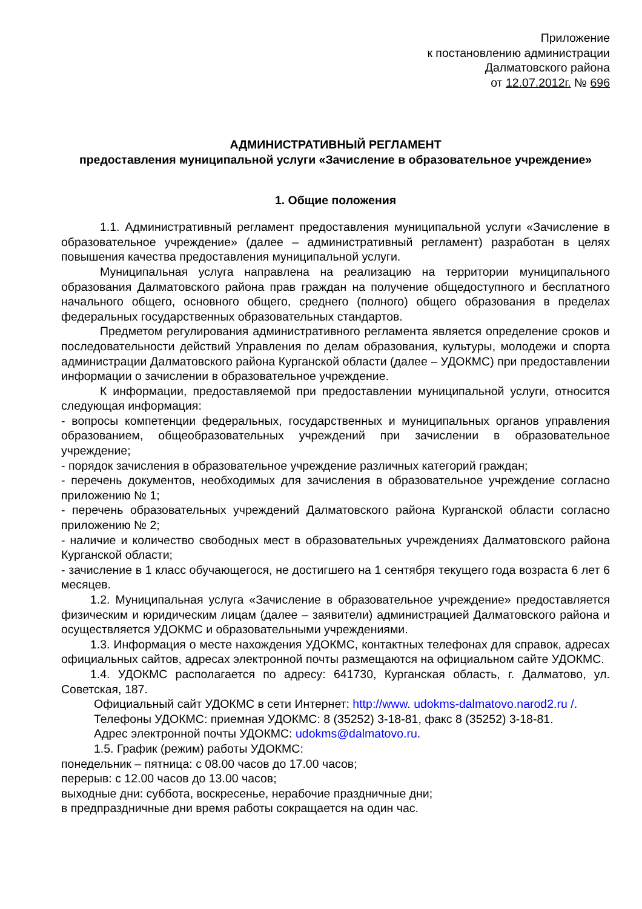Приложение
к постановлению администрации
Далматовского района
от 12.07.2012г. № 696
АДМИНИСТРАТИВНЫЙ РЕГЛАМЕНТ
предоставления муниципальной услуги «Зачисление в образовательное учреждение»
1. Общие положения
1.1. Административный регламент предоставления муниципальной услуги «Зачисление в образовательное учреждение» (далее – административный регламент) разработан в целях повышения качества предоставления муниципальной услуги.
Муниципальная услуга направлена на реализацию на территории муниципального образования Далматовского района прав граждан на получение общедоступного и бесплатного начального общего, основного общего, среднего (полного) общего образования в пределах федеральных государственных образовательных стандартов.
Предметом регулирования административного регламента является определение сроков и последовательности действий Управления по делам образования, культуры, молодежи и спорта администрации Далматовского района Курганской области (далее – УДОКМС) при предоставлении информации о зачислении в образовательное учреждение.
К информации, предоставляемой при предоставлении муниципальной услуги, относится следующая информация:
- вопросы компетенции федеральных, государственных и муниципальных органов управления образованием, общеобразовательных учреждений при зачислении в образовательное учреждение;
- порядок зачисления в образовательное учреждение различных категорий граждан;
- перечень документов, необходимых для зачисления в образовательное учреждение согласно приложению № 1;
- перечень образовательных учреждений Далматовского района Курганской области согласно приложению № 2;
- наличие и количество свободных мест в образовательных учреждениях Далматовского района Курганской области;
- зачисление в 1 класс обучающегося, не достигшего на 1 сентября текущего года возраста 6 лет 6 месяцев.
1.2. Муниципальная услуга «Зачисление в образовательное учреждение» предоставляется физическим и юридическим лицам (далее – заявители) администрацией Далматовского района и осуществляется УДОКМС и образовательными учреждениями.
1.3. Информация о месте нахождения УДОКМС, контактных телефонах для справок, адресах официальных сайтов, адресах электронной почты размещаются на официальном сайте УДОКМС.
1.4. УДОКМС располагается по адресу: 641730, Курганская область, г. Далматово, ул. Советская, 187.
Официальный сайт УДОКМС в сети Интернет: http://www. udokms-dalmatovo.narod2.ru /.
Телефоны УДОКМС: приемная УДОКМС: 8 (35252) 3-18-81, факс 8 (35252) 3-18-81.
Адрес электронной почты УДОКМС: udokms@dalmatovo.ru.
1.5. График (режим) работы УДОКМС:
понедельник – пятница: с 08.00 часов до 17.00 часов;
перерыв: с 12.00 часов до 13.00 часов;
выходные дни: суббота, воскресенье, нерабочие праздничные дни;
в предпраздничные дни время работы сокращается на один час.